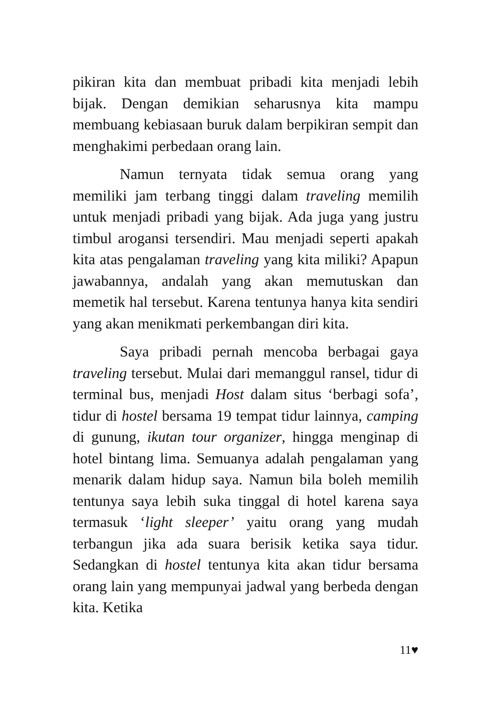pikiran kita dan membuat pribadi kita menjadi lebih bijak. Dengan demikian seharusnya kita mampu membuang kebiasaan buruk dalam berpikiran sempit dan menghakimi perbedaan orang lain.
Namun ternyata tidak semua orang yang memiliki jam terbang tinggi dalam traveling memilih untuk menjadi pribadi yang bijak. Ada juga yang justru timbul arogansi tersendiri. Mau menjadi seperti apakah kita atas pengalaman traveling yang kita miliki? Apapun jawabannya, andalah yang akan memutuskan dan memetik hal tersebut. Karena tentunya hanya kita sendiri yang akan menikmati perkembangan diri kita.
Saya pribadi pernah mencoba berbagai gaya traveling tersebut. Mulai dari memanggul ransel, tidur di terminal bus, menjadi Host dalam situs ‘berbagi sofa’, tidur di hostel bersama 19 tempat tidur lainnya, camping di gunung, ikutan tour organizer, hingga menginap di hotel bintang lima. Semuanya adalah pengalaman yang menarik dalam hidup saya. Namun bila boleh memilih tentunya saya lebih suka tinggal di hotel karena saya termasuk ‘light sleeper’ yaitu orang yang mudah terbangun jika ada suara berisik ketika saya tidur. Sedangkan di hostel tentunya kita akan tidur bersama orang lain yang mempunyai jadwal yang berbeda dengan kita. Ketika
11♥